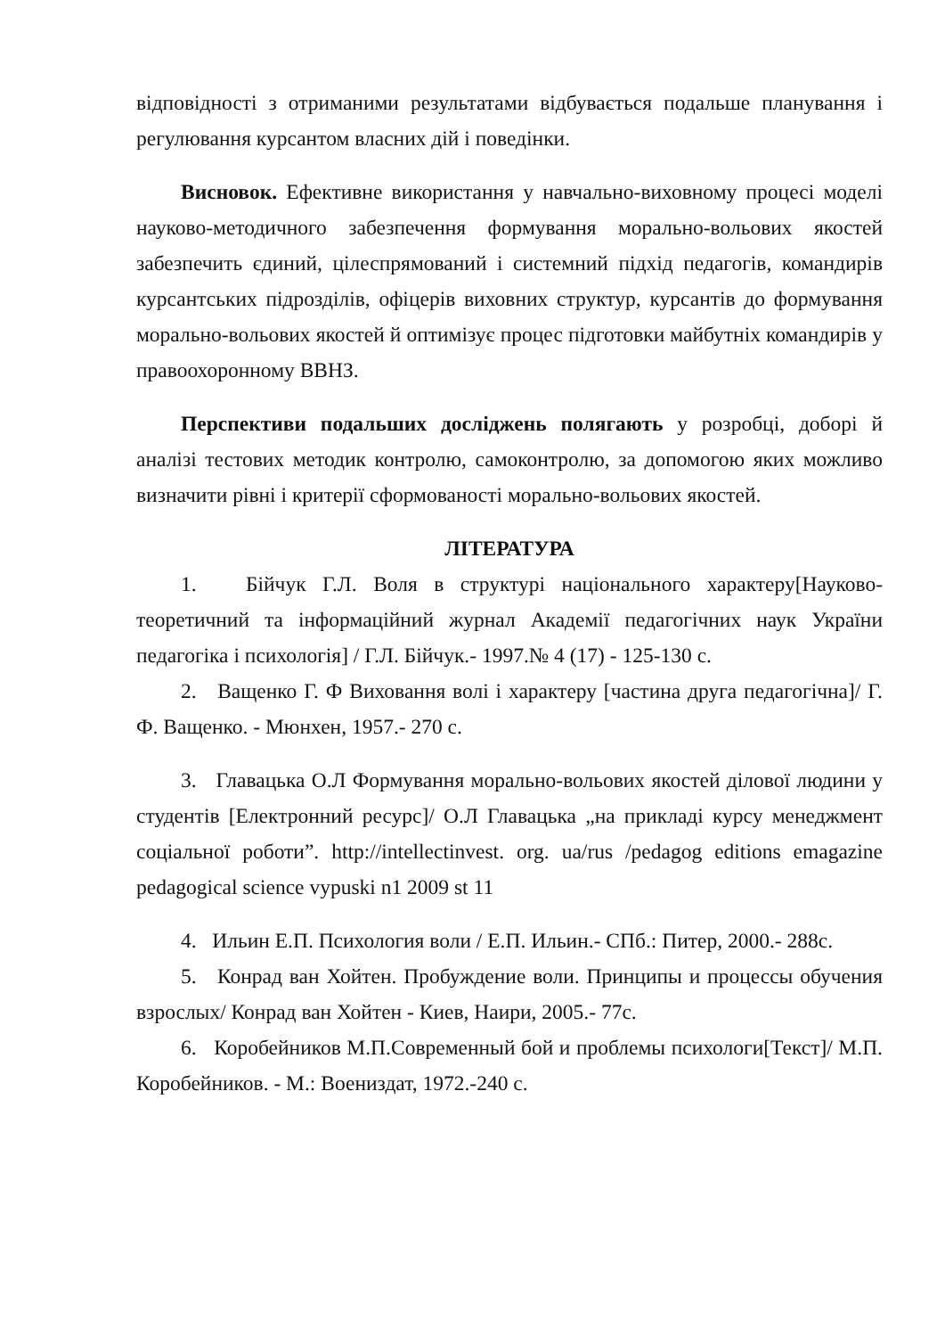відповідності з отриманими результатами відбувається подальше планування і регулювання курсантом власних дій і поведінки.
Висновок. Ефективне використання у навчально-виховному процесі моделі науково-методичного забезпечення формування морально-вольових якостей забезпечить єдиний, цілеспрямований і системний підхід педагогів, командирів курсантських підрозділів, офіцерів виховних структур, курсантів до формування морально-вольових якостей й оптимізує процес підготовки майбутніх командирів у правоохоронному ВВНЗ.
Перспективи подальших досліджень полягають у розробці, доборі й аналізі тестових методик контролю, самоконтролю, за допомогою яких можливо визначити рівні і критерії сформованості морально-вольових якостей.
ЛІТЕРАТУРА
1. Бійчук Г.Л. Воля в структурі національного характеру[Науково-теоретичний та інформаційний журнал Академії педагогічних наук України педагогіка і психологія] / Г.Л. Бійчук.- 1997.№ 4 (17) - 125-130 с.
2. Ващенко Г. Ф Виховання волі і характеру [частина друга педагогічна]/ Г. Ф. Ващенко. - Мюнхен, 1957.- 270 с.
3. Главацька О.Л Формування морально-вольових якостей ділової людини у студентів [Електронний ресурс]/ О.Л Главацька „на прикладі курсу менеджмент соціальної роботи”. http://intellectinvest. org. ua/rus /pedagog editions emagazine pedagogical science vypuski n1 2009 st 11
4. Ильин Е.П. Психология воли / Е.П. Ильин.- СПб.: Питер, 2000.- 288с.
5. Конрад ван Хойтен. Пробуждение воли. Принципы и процессы обучения взрослых/ Конрад ван Хойтен - Киев, Наири, 2005.- 77с.
6. Коробейников М.П.Современный бой и проблемы психологи[Текст]/ М.П. Коробейников. - М.: Воениздат, 1972.-240 с.